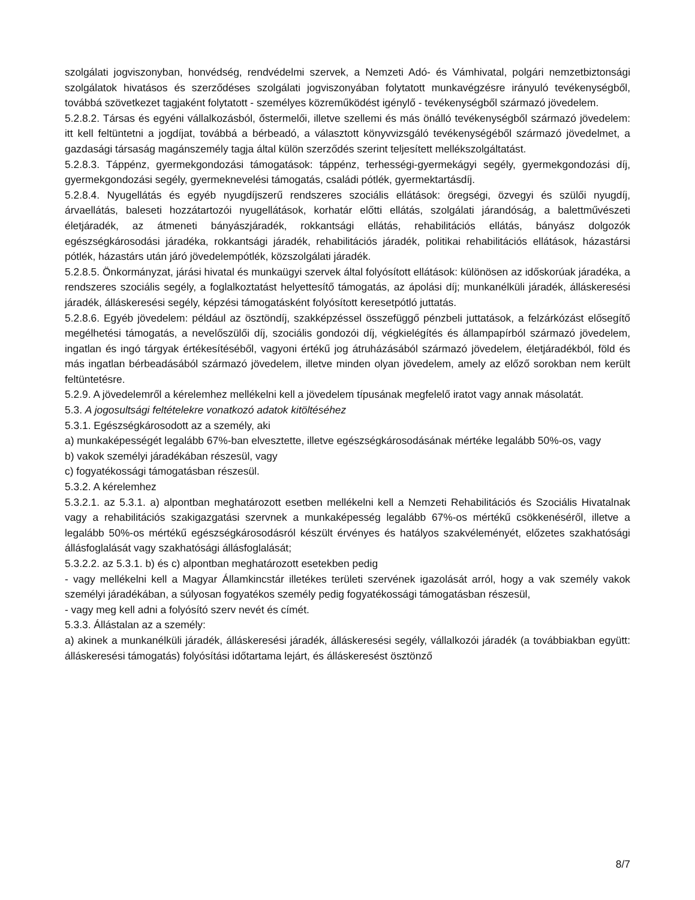szolgálati jogviszonyban, honvédség, rendvédelmi szervek, a Nemzeti Adó- és Vámhivatal, polgári nemzetbiztonsági szolgálatok hivatásos és szerződéses szolgálati jogviszonyában folytatott munkavégzésre irányuló tevékenységből, továbbá szövetkezet tagjaként folytatott - személyes közreműködést igénylő - tevékenységből származó jövedelem.
5.2.8.2. Társas és egyéni vállalkozásból, őstermelői, illetve szellemi és más önálló tevékenységből származó jövedelem: itt kell feltüntetni a jogdíjat, továbbá a bérbeadó, a választott könyvvizsgáló tevékenységéből származó jövedelmet, a gazdasági társaság magánszemély tagja által külön szerződés szerint teljesített mellékszolgáltatást.
5.2.8.3. Táppénz, gyermekgondozási támogatások: táppénz, terhességi-gyermekágyi segély, gyermekgondozási díj, gyermekgondozási segély, gyermeknevelési támogatás, családi pótlék, gyermektartásdíj.
5.2.8.4. Nyugellátás és egyéb nyugdíjszerű rendszeres szociális ellátások: öregségi, özvegyi és szülői nyugdíj, árvaellátás, baleseti hozzátartozói nyugellátások, korhatár előtti ellátás, szolgálati járandóság, a balettművészeti életjáradék, az átmeneti bányászjáradék, rokkantsági ellátás, rehabilitációs ellátás, bányász dolgozók egészségkárosodási járadéka, rokkantsági járadék, rehabilitációs járadék, politikai rehabilitációs ellátások, házastársi pótlék, házastárs után járó jövedelempótlék, közszolgálati járadék.
5.2.8.5. Önkormányzat, járási hivatal és munkaügyi szervek által folyósított ellátások: különösen az időskorúak járadéka, a rendszeres szociális segély, a foglalkoztatást helyettesítő támogatás, az ápolási díj; munkanélküli járadék, álláskeresési járadék, álláskeresési segély, képzési támogatásként folyósított keresetpótló juttatás.
5.2.8.6. Egyéb jövedelem: például az ösztöndíj, szakképzéssel összefüggő pénzbeli juttatások, a felzárkózást elősegítő megélhetési támogatás, a nevelőszülői díj, szociális gondozói díj, végkielégítés és állampapírból származó jövedelem, ingatlan és ingó tárgyak értékesítéséből, vagyoni értékű jog átruházásából származó jövedelem, életjáradékból, föld és más ingatlan bérbeadásából származó jövedelem, illetve minden olyan jövedelem, amely az előző sorokban nem került feltüntetésre.
5.2.9. A jövedelemről a kérelemhez mellékelni kell a jövedelem típusának megfelelő iratot vagy annak másolatát.
5.3. A jogosultsági feltételekre vonatkozó adatok kitöltéséhez
5.3.1. Egészségkárosodott az a személy, aki
a) munkaképességét legalább 67%-ban elvesztette, illetve egészségkárosodásának mértéke legalább 50%-os, vagy
b) vakok személyi járadékában részesül, vagy
c) fogyatékossági támogatásban részesül.
5.3.2. A kérelemhez
5.3.2.1. az 5.3.1. a) alpontban meghatározott esetben mellékelni kell a Nemzeti Rehabilitációs és Szociális Hivatalnak vagy a rehabilitációs szakigazgatási szervnek a munkaképesség legalább 67%-os mértékű csökkenéséről, illetve a legalább 50%-os mértékű egészségkárosodásról készült érvényes és hatályos szakvéleményét, előzetes szakhatósági állásfoglalását vagy szakhatósági állásfoglalását;
5.3.2.2. az 5.3.1. b) és c) alpontban meghatározott esetekben pedig
- vagy mellékelni kell a Magyar Államkincstár illetékes területi szervének igazolását arról, hogy a vak személy vakok személyi járadékában, a súlyosan fogyatékos személy pedig fogyatékossági támogatásban részesül,
- vagy meg kell adni a folyósító szerv nevét és címét.
5.3.3. Állástalan az a személy:
a) akinek a munkanélküli járadék, álláskeresési járadék, álláskeresési segély, vállalkozói járadék (a továbbiakban együtt: álláskeresési támogatás) folyósítási időtartama lejárt, és álláskeresést ösztönző
8/7